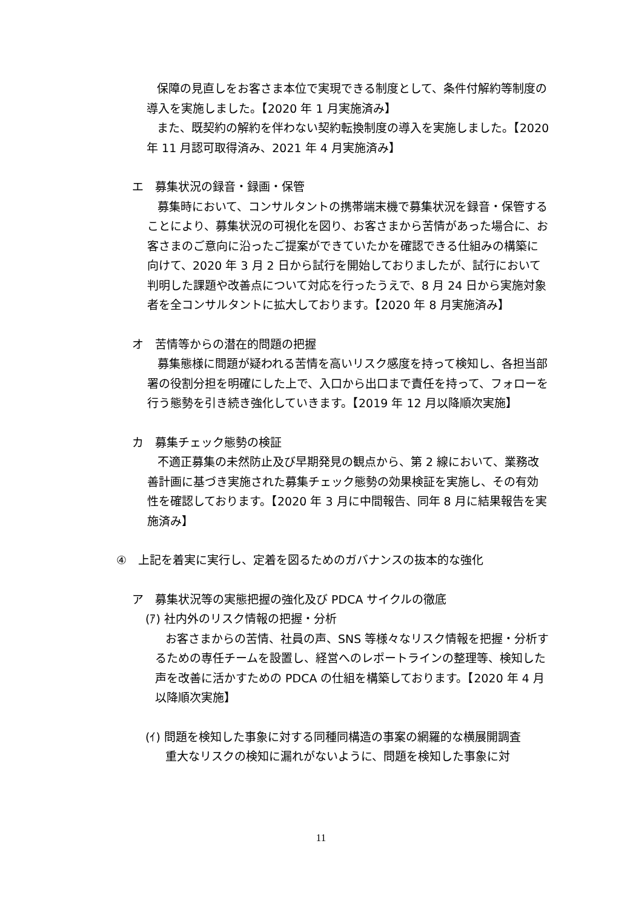保障の見直しをお客さま本位で実現できる制度として、条件付解約等制度の導入を実施しました。【2020 年 1 月実施済み】
また、既契約の解約を伴わない契約転換制度の導入を実施しました。【2020 年 11 月認可取得済み、2021 年 4 月実施済み】
エ　募集状況の録音・録画・保管
募集時において、コンサルタントの携帯端末機で募集状況を録音・保管することにより、募集状況の可視化を図り、お客さまから苦情があった場合に、お客さまのご意向に沿ったご提案ができていたかを確認できる仕組みの構築に向けて、2020 年 3 月 2 日から試行を開始しておりましたが、試行において判明した課題や改善点について対応を行ったうえで、8 月 24 日から実施対象者を全コンサルタントに拡大しております。【2020 年 8 月実施済み】
オ　苦情等からの潜在的問題の把握
募集態様に問題が疑われる苦情を高いリスク感度を持って検知し、各担当部署の役割分担を明確にした上で、入口から出口まで責任を持って、フォローを行う態勢を引き続き強化していきます。【2019 年 12 月以降順次実施】
カ　募集チェック態勢の検証
不適正募集の未然防止及び早期発見の観点から、第 2 線において、業務改善計画に基づき実施された募集チェック態勢の効果検証を実施し、その有効性を確認しております。【2020 年 3 月に中間報告、同年 8 月に結果報告を実施済み】
④　上記を着実に実行し、定着を図るためのガバナンスの抜本的な強化
ア　募集状況等の実態把握の強化及び PDCA サイクルの徹底
(ｱ) 社内外のリスク情報の把握・分析
お客さまからの苦情、社員の声、SNS 等様々なリスク情報を把握・分析するための専任チームを設置し、経営へのレポートラインの整理等、検知した声を改善に活かすための PDCA の仕組を構築しております。【2020 年 4 月以降順次実施】
(ｲ) 問題を検知した事象に対する同種同構造の事案の網羅的な横展開調査
重大なリスクの検知に漏れがないように、問題を検知した事象に対
11